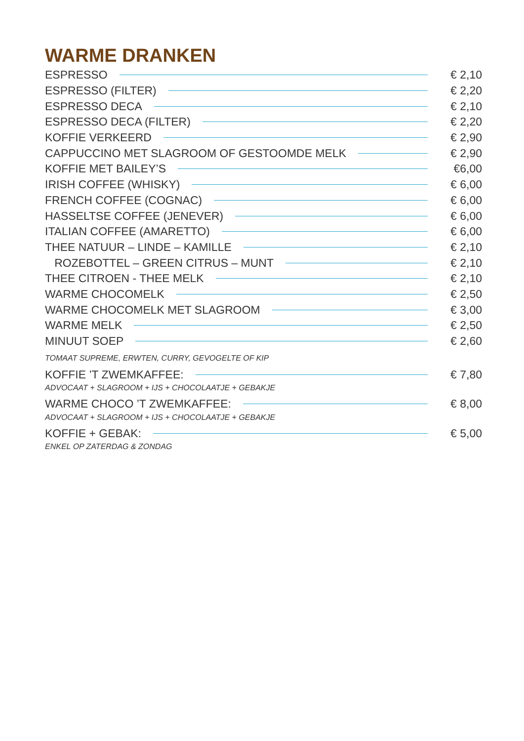WARME DRANKEN
ESPRESSO € 2,10
ESPRESSO (FILTER) € 2,20
ESPRESSO DECA € 2,10
ESPRESSO DECA (FILTER) € 2,20
KOFFIE VERKEERD € 2,90
CAPPUCCINO MET SLAGROOM OF GESTOOMDE MELK € 2,90
KOFFIE MET BAILEY’S €6,00
IRISH COFFEE (WHISKY) € 6,00
FRENCH COFFEE (COGNAC) € 6,00
HASSELTSE COFFEE (JENEVER) € 6,00
ITALIAN COFFEE (AMARETTO) € 6,00
THEE NATUUR – LINDE – KAMILLE € 2,10
ROZEBOTTEL – GREEN CITRUS – MUNT € 2,10
THEE CITROEN - THEE MELK € 2,10
WARME CHOCOMELK € 2,50
WARME CHOCOMELK MET SLAGROOM € 3,00
WARME MELK € 2,50
MINUUT SOEP € 2,60
TOMAAT SUPREME, ERWTEN, CURRY, GEVOGELTE OF KIP
KOFFIE ’T ZWEMKAFFEE: € 7,80
ADVOCAAT + SLAGROOM + IJS + CHOCOLAATJE + GEBAKJE
WARME CHOCO ’T ZWEMKAFFEE: € 8,00
ADVOCAAT + SLAGROOM + IJS + CHOCOLAATJE + GEBAKJE
KOFFIE + GEBAK: € 5,00
ENKEL OP ZATERDAG & ZONDAG